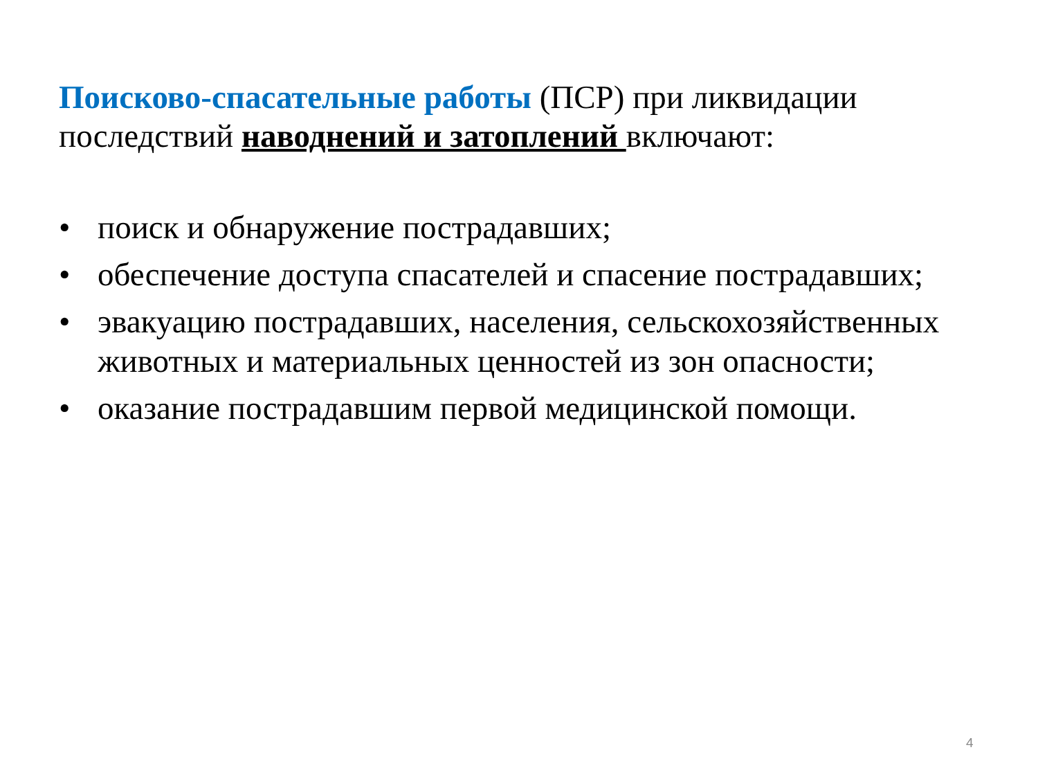Поисково-спасательные работы (ПСР) при ликвидации последствий наводнений и затоплений включают:
• поиск и обнаружение пострадавших;
• обеспечение доступа спасателей и спасение пострадавших;
• эвакуацию пострадавших, населения, сельскохозяйственных животных и материальных ценностей из зон опасности;
• оказание пострадавшим первой медицинской помощи.
4